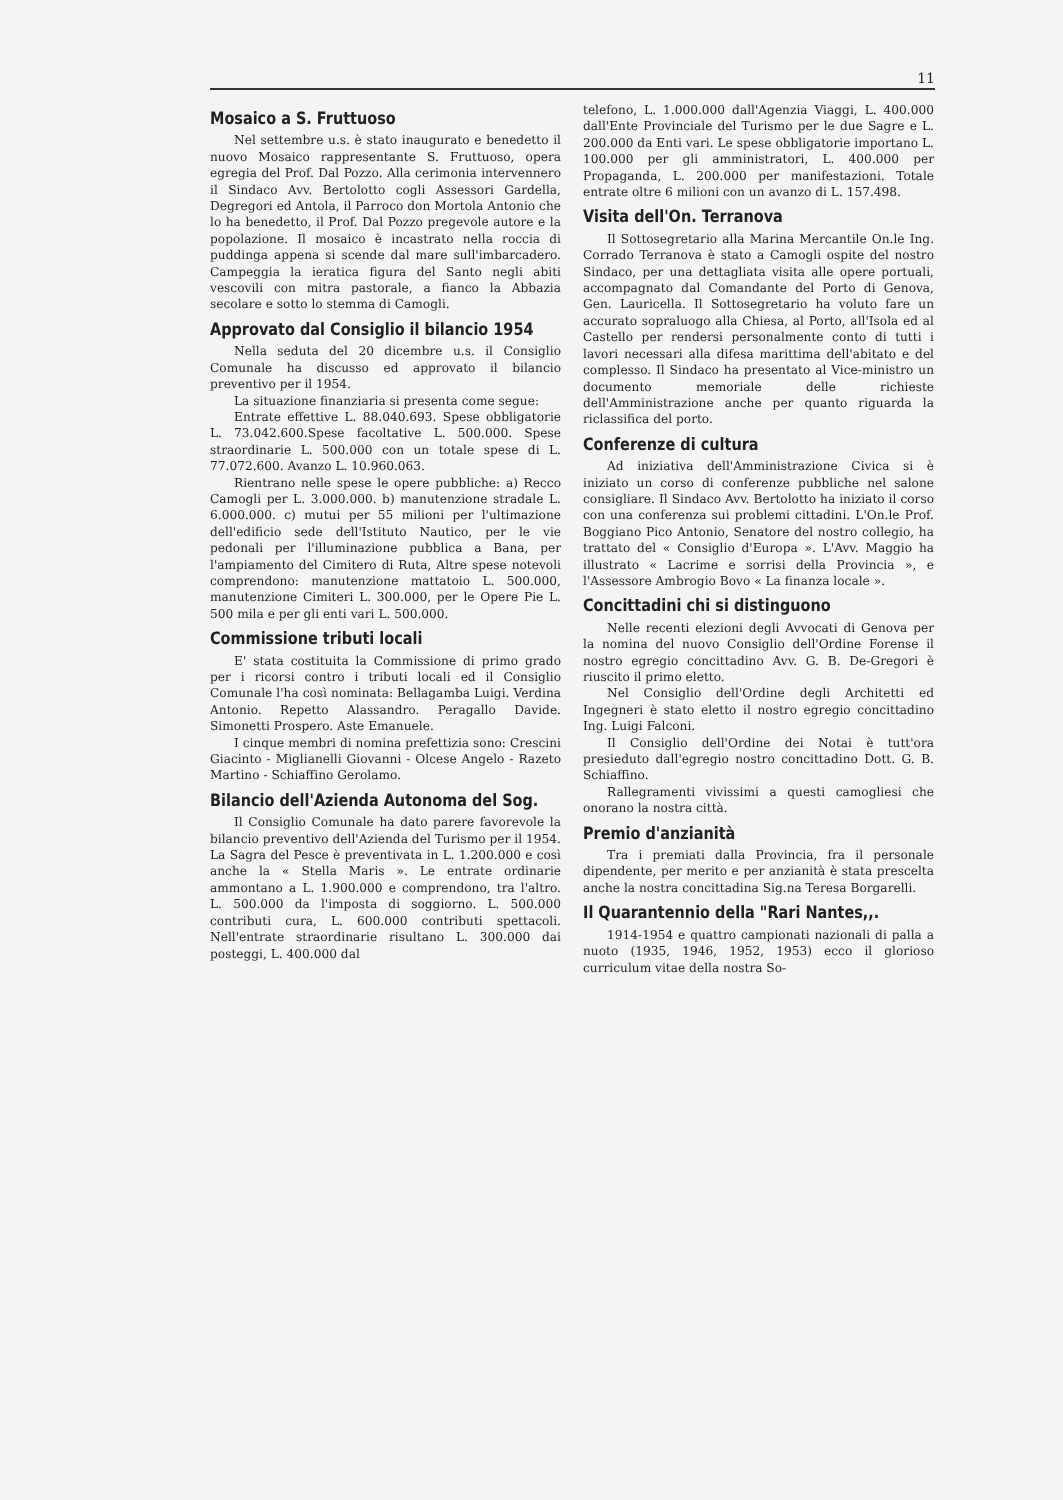11
Mosaico a S. Fruttuoso
Nel settembre u.s. è stato inaugurato e benedetto il nuovo Mosaico rappresentante S. Fruttuoso, opera egregia del Prof. Dal Pozzo. Alla cerimonia intervennero il Sindaco Avv. Bertolotto cogli Assessori Gardella, Degregori ed Antola, il Parroco don Mortola Antonio che lo ha benedetto, il Prof. Dal Pozzo pregevole autore e la popolazione. Il mosaico è incastrato nella roccia di puddinga appena si scende dal mare sull'imbarcadero. Campeggia la ieratica figura del Santo negli abiti vescovili con mitra pastorale, a fianco la Abbazia secolare e sotto lo stemma di Camogli.
Approvato dal Consiglio il bilancio 1954
Nella seduta del 20 dicembre u.s. il Consiglio Comunale ha discusso ed approvato il bilancio preventivo per il 1954.
La situazione finanziaria si presenta come segue:
Entrate effettive L. 88.040.693. Spese obbligatorie L. 73.042.600.Spese facoltative L. 500.000. Spese straordinarie L. 500.000 con un totale spese di L. 77.072.600. Avanzo L. 10.960.063.
Rientrano nelle spese le opere pubbliche: a) Recco Camogli per L. 3.000.000. b) manutenzione stradale L. 6.000.000. c) mutui per 55 milioni per l'ultimazione dell'edificio sede dell'Istituto Nautico, per le vie pedonali per l'illuminazione pubblica a Bana, per l'ampiamento del Cimitero di Ruta, Altre spese notevoli comprendono: manutenzione mattatoio L. 500.000, manutenzione Cimiteri L. 300.000, per le Opere Pie L. 500 mila e per gli enti vari L. 500.000.
Commissione tributi locali
E' stata costituita la Commissione di primo grado per i ricorsi contro i tributi locali ed il Consiglio Comunale l'ha così nominata: Bellagamba Luigi. Verdina Antonio. Repetto Alassandro. Peragallo Davide. Simonetti Prospero. Aste Emanuele.
I cinque membri di nomina prefettizia sono: Crescini Giacinto - Miglianelli Giovanni - Olcese Angelo - Razeto Martino - Schiaffino Gerolamo.
Bilancio dell'Azienda Autonoma del Sog.
Il Consiglio Comunale ha dato parere favorevole la bilancio preventivo dell'Azienda del Turismo per il 1954. La Sagra del Pesce è preventivata in L. 1.200.000 e così anche la « Stella Maris ». Le entrate ordinarie ammontano a L. 1.900.000 e comprendono, tra l'altro. L. 500.000 da l'imposta di soggiorno. L. 500.000 contributi cura, L. 600.000 contributi spettacoli. Nell'entrate straordinarie risultano L. 300.000 dai posteggi, L. 400.000 dal
telefono, L. 1.000.000 dall'Agenzia Viaggi, L. 400.000 dall'Ente Provinciale del Turismo per le due Sagre e L. 200.000 da Enti vari. Le spese obbligatorie importano L. 100.000 per gli amministratori, L. 400.000 per Propaganda, L. 200.000 per manifestazioni. Totale entrate oltre 6 milioni con un avanzo di L. 157.498.
Visita dell'On. Terranova
Il Sottosegretario alla Marina Mercantile On.le Ing. Corrado Terranova è stato a Camogli ospite del nostro Sindaco, per una dettagliata visita alle opere portuali, accompagnato dal Comandante del Porto di Genova, Gen. Lauricella. Il Sottosegretario ha voluto fare un accurato sopraluogo alla Chiesa, al Porto, all'Isola ed al Castello per rendersi personalmente conto di tutti i lavori necessari alla difesa marittima dell'abitato e del complesso. Il Sindaco ha presentato al Vice-ministro un documento memoriale delle richieste dell'Amministrazione anche per quanto riguarda la riclassifica del porto.
Conferenze di cultura
Ad iniziativa dell'Amministrazione Civica si è iniziato un corso di conferenze pubbliche nel salone consigliare. Il Sindaco Avv. Bertolotto ha iniziato il corso con una conferenza sui problemi cittadini. L'On.le Prof. Boggiano Pico Antonio, Senatore del nostro collegio, ha trattato del « Consiglio d'Europa ». L'Avv. Maggio ha illustrato « Lacrime e sorrisi della Provincia », e l'Assessore Ambrogio Bovo « La finanza locale ».
Concittadini chi si distinguono
Nelle recenti elezioni degli Avvocati di Genova per la nomina del nuovo Consiglio dell'Ordine Forense il nostro egregio concittadino Avv. G. B. De-Gregori è riuscito il primo eletto.
Nel Consiglio dell'Ordine degli Architetti ed Ingegneri è stato eletto il nostro egregio concittadino Ing. Luigi Falconi.
Il Consiglio dell'Ordine dei Notai è tutt'ora presieduto dall'egregio nostro concittadino Dott. G. B. Schiaffino.
Rallegramenti vivissimi a questi camogliesi che onorano la nostra città.
Premio d'anzianità
Tra i premiati dalla Provincia, fra il personale dipendente, per merito e per anzianità è stata prescelta anche la nostra concittadina Sig.na Teresa Borgarelli.
Il Quarantennio della "Rari Nantes,,.
1914-1954 e quattro campionati nazionali di palla a nuoto (1935, 1946, 1952, 1953) ecco il glorioso curriculum vitae della nostra So-